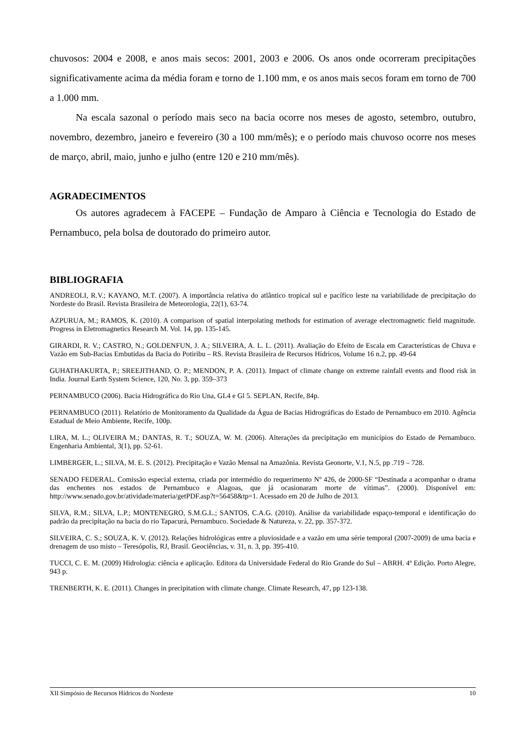chuvosos: 2004 e 2008, e anos mais secos: 2001, 2003 e 2006. Os anos onde ocorreram precipitações significativamente acima da média foram e torno de 1.100 mm, e os anos mais secos foram em torno de 700 a 1.000 mm.
Na escala sazonal o período mais seco na bacia ocorre nos meses de agosto, setembro, outubro, novembro, dezembro, janeiro e fevereiro (30 a 100 mm/mês); e o período mais chuvoso ocorre nos meses de março, abril, maio, junho e julho (entre 120 e 210 mm/mês).
AGRADECIMENTOS
Os autores agradecem à FACEPE – Fundação de Amparo à Ciência e Tecnologia do Estado de Pernambuco, pela bolsa de doutorado do primeiro autor.
BIBLIOGRAFIA
ANDREOLI, R.V.; KAYANO, M.T. (2007). A importância relativa do atlântico tropical sul e pacífico leste na variabilidade de precipitação do Nordeste do Brasil. Revista Brasileira de Meteorologia, 22(1), 63-74.
AZPURUA, M.; RAMOS, K. (2010). A comparison of spatial interpolating methods for estimation of average electromagnetic field magnitude. Progress in Eletromagnetics Research M. Vol. 14, pp. 135-145.
GIRARDI, R. V.; CASTRO, N.; GOLDENFUN, J. A.; SILVEIRA, A. L. L. (2011). Avaliação do Efeito de Escala em Características de Chuva e Vazão em Sub-Bacias Embutidas da Bacia do Potiribu – RS. Revista Brasileira de Recursos Hídricos, Volume 16 n.2, pp. 49-64
GUHATHAKURTA, P.; SREEJITHAND, O. P.; MENDON, P. A. (2011). Impact of climate change on extreme rainfall events and flood risk in India. Journal Earth System Science, 120, No. 3, pp. 359–373
PERNAMBUCO (2006). Bacia Hidrográfica do Rio Una, GL4 e Gl 5. SEPLAN, Recife, 84p.
PERNAMBUCO (2011). Relatório de Monitoramento da Qualidade da Água de Bacias Hidrográficas do Estado de Pernambuco em 2010. Agência Estadual de Meio Ambiente, Recife, 100p.
LIRA, M. L.; OLIVEIRA M.; DANTAS, R. T.; SOUZA, W. M. (2006). Alterações da precipitação em municípios do Estado de Pernambuco. Engenharia Ambiental, 3(1), pp. 52-61.
LIMBERGER, L.; SILVA, M. E. S. (2012). Precipitação e Vazão Mensal na Amazônia. Revista Geonorte, V.1, N.5, pp .719 – 728.
SENADO FEDERAL. Comissão especial externa, criada por intermédio do requerimento Nº 426, de 2000-SF “Destinada a acompanhar o drama das enchentes nos estados de Pernambuco e Alagoas, que já ocasionaram morte de vítimas”. (2000). Disponível em: http://www.senado.gov.br/atividade/materia/getPDF.asp?t=56458&tp=1. Acessado em 20 de Julho de 2013.
SILVA, R.M.; SILVA, L.P.; MONTENEGRO, S.M.G.L.; SANTOS, C.A.G. (2010). Análise da variabilidade espaço-temporal e identificação do padrão da precipitação na bacia do rio Tapacurá, Pernambuco. Sociedade & Natureza, v. 22, pp. 357-372.
SILVEIRA, C. S.; SOUZA, K. V. (2012). Relações hidrológicas entre a pluviosidade e a vazão em uma série temporal (2007-2009) de uma bacia e drenagem de uso misto – Teresópolis, RJ, Brasil. Geociências, v. 31, n. 3, pp. 395-410.
TUCCI, C. E. M. (2009) Hidrologia: ciência e aplicação. Editora da Universidade Federal do Rio Grande do Sul – ABRH. 4ª Edição. Porto Alegre, 943 p.
TRENBERTH, K. E. (2011). Changes in precipitation with climate change. Climate Research, 47, pp 123-138.
XII Simpósio de Recursos Hídricos do Nordeste 10